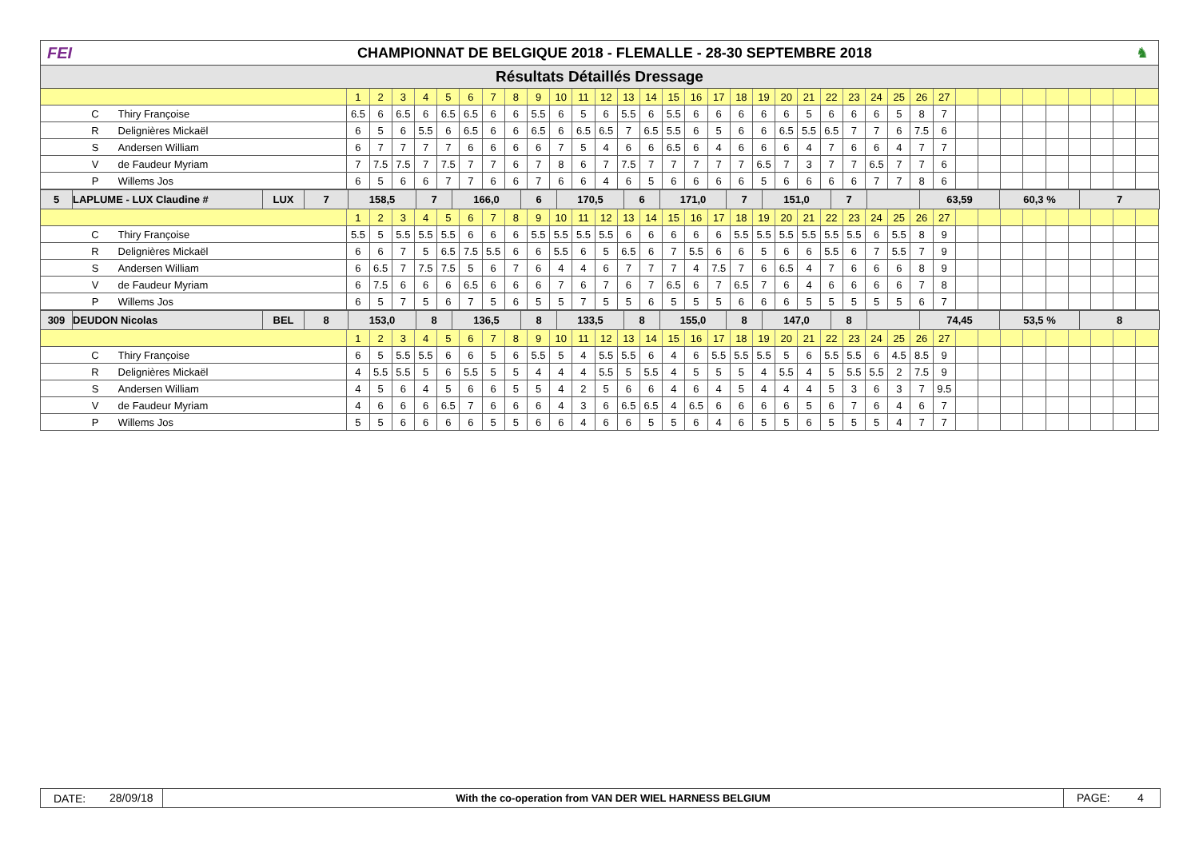FEI
CHAMPIONNAT DE BELGIQUE 2018 - FLEMALLE - 28-30 SEPTEMBRE 2018
♞
Résultats Détaillés Dressage
| | | | 1 | 2 | 3 | 4 | 5 | 6 | 7 | 8 | 9 | 10 | 11 | 12 | 13 | 14 | 15 | 16 | 17 | 18 | 19 | 20 | 21 | 22 | 23 | 24 | 25 | 26 | 27 | | | | | | | | | |
| | C | Thiry Françoise | 6.5 | 6 | 6.5 | 6 | 6.5 | 6.5 | 6 | 6 | 5.5 | 6 | 5 | 6 | 5.5 | 6 | 5.5 | 6 | 6 | 6 | 6 | 6 | 5 | 6 | 6 | 6 | 5 | 8 | 7 | | | | | | | | | |
| | R | Delignières Mickaël | 6 | 5 | 6 | 5.5 | 6 | 6.5 | 6 | 6 | 6.5 | 6 | 6.5 | 6.5 | 7 | 6.5 | 5.5 | 6 | 5 | 6 | 6 | 6.5 | 5.5 | 6.5 | 7 | 7 | 6 | 7.5 | 6 | | | | | | | | | |
| | S | Andersen William | 6 | 7 | 7 | 7 | 7 | 6 | 6 | 6 | 6 | 7 | 5 | 4 | 6 | 6 | 6.5 | 6 | 4 | 6 | 6 | 6 | 4 | 7 | 6 | 6 | 4 | 7 | 7 | | | | | | | | | |
| | V | de Faudeur Myriam | 7 | 7.5 | 7.5 | 7 | 7.5 | 7 | 7 | 6 | 7 | 8 | 6 | 7 | 7.5 | 7 | 7 | 7 | 7 | 7 | 6.5 | 7 | 3 | 7 | 7 | 6.5 | 7 | 7 | 6 | | | | | | | | | |
| | P | Willems Jos | 6 | 5 | 6 | 6 | 7 | 7 | 6 | 6 | 7 | 6 | 6 | 4 | 6 | 5 | 6 | 6 | 6 | 6 | 5 | 6 | 6 | 6 | 6 | 7 | 7 | 8 | 6 | | | | | | | | | |
| 5 | LAPLUME - LUX Claudine # | LUX | 7 | 158,5 | 7 | 166,0 | 6 | 170,5 | 6 | 171,0 | 7 | 151,0 | 7 | | 63,59 | 60,3 % | 7 |
| | | | 1 | 2 | 3 | 4 | 5 | 6 | 7 | 8 | 9 | 10 | 11 | 12 | 13 | 14 | 15 | 16 | 17 | 18 | 19 | 20 | 21 | 22 | 23 | 24 | 25 | 26 | 27 | | | | | | | | | |
| | C | Thiry Françoise | 5.5 | 5 | 5.5 | 5.5 | 5.5 | 6 | 6 | 6 | 5.5 | 5.5 | 5.5 | 5.5 | 6 | 6 | 6 | 6 | 6 | 5.5 | 5.5 | 5.5 | 5.5 | 5.5 | 5.5 | 6 | 5.5 | 8 | 9 | | | | | | | | | |
| | R | Delignières Mickaël | 6 | 6 | 7 | 5 | 6.5 | 7.5 | 5.5 | 6 | 6 | 5.5 | 6 | 5 | 6.5 | 6 | 7 | 5.5 | 6 | 6 | 5 | 6 | 6 | 5.5 | 6 | 7 | 5.5 | 7 | 9 | | | | | | | | | |
| | S | Andersen William | 6 | 6.5 | 7 | 7.5 | 7.5 | 5 | 6 | 7 | 6 | 4 | 4 | 6 | 7 | 7 | 7 | 4 | 7.5 | 7 | 6 | 6.5 | 4 | 7 | 6 | 6 | 6 | 8 | 9 | | | | | | | | | |
| | V | de Faudeur Myriam | 6 | 7.5 | 6 | 6 | 6 | 6.5 | 6 | 6 | 6 | 7 | 6 | 7 | 6 | 7 | 6.5 | 6 | 7 | 6.5 | 7 | 6 | 4 | 6 | 6 | 6 | 6 | 7 | 8 | | | | | | | | | |
| | P | Willems Jos | 6 | 5 | 7 | 5 | 6 | 7 | 5 | 6 | 5 | 5 | 7 | 5 | 5 | 6 | 5 | 5 | 5 | 6 | 6 | 6 | 5 | 5 | 5 | 5 | 5 | 6 | 7 | | | | | | | | | |
| 309 | DEUDON Nicolas | BEL | 8 | 153,0 | 8 | 136,5 | 8 | 133,5 | 8 | 155,0 | 8 | 147,0 | 8 | | 74,45 | 53,5 % | 8 |
| | | | 1 | 2 | 3 | 4 | 5 | 6 | 7 | 8 | 9 | 10 | 11 | 12 | 13 | 14 | 15 | 16 | 17 | 18 | 19 | 20 | 21 | 22 | 23 | 24 | 25 | 26 | 27 | | | | | | | | | |
| | C | Thiry Françoise | 6 | 5 | 5.5 | 5.5 | 6 | 6 | 5 | 6 | 5.5 | 5 | 4 | 5.5 | 5.5 | 6 | 4 | 6 | 5.5 | 5.5 | 5.5 | 5 | 6 | 5.5 | 5.5 | 6 | 4.5 | 8.5 | 9 | | | | | | | | | |
| | R | Delignières Mickaël | 4 | 5.5 | 5.5 | 5 | 6 | 5.5 | 5 | 5 | 4 | 4 | 4 | 5.5 | 5 | 5.5 | 4 | 5 | 5 | 5 | 4 | 5.5 | 4 | 5 | 5.5 | 5.5 | 2 | 7.5 | 9 | | | | | | | | | |
| | S | Andersen William | 4 | 5 | 6 | 4 | 5 | 6 | 6 | 5 | 5 | 4 | 2 | 5 | 6 | 6 | 4 | 6 | 4 | 5 | 4 | 4 | 4 | 5 | 3 | 6 | 3 | 7 | 9.5 | | | | | | | | | |
| | V | de Faudeur Myriam | 4 | 6 | 6 | 6 | 6.5 | 7 | 6 | 6 | 6 | 4 | 3 | 6 | 6.5 | 6.5 | 4 | 6.5 | 6 | 6 | 6 | 6 | 5 | 6 | 7 | 6 | 4 | 6 | 7 | | | | | | | | | |
| | P | Willems Jos | 5 | 5 | 6 | 6 | 6 | 6 | 5 | 5 | 6 | 6 | 4 | 6 | 6 | 5 | 5 | 6 | 4 | 6 | 5 | 5 | 6 | 5 | 5 | 5 | 4 | 7 | 7 | | | | | | | | | |
DATE:
28/09/18
With the co-operation from VAN DER WIEL HARNESS BELGIUM
PAGE: 4